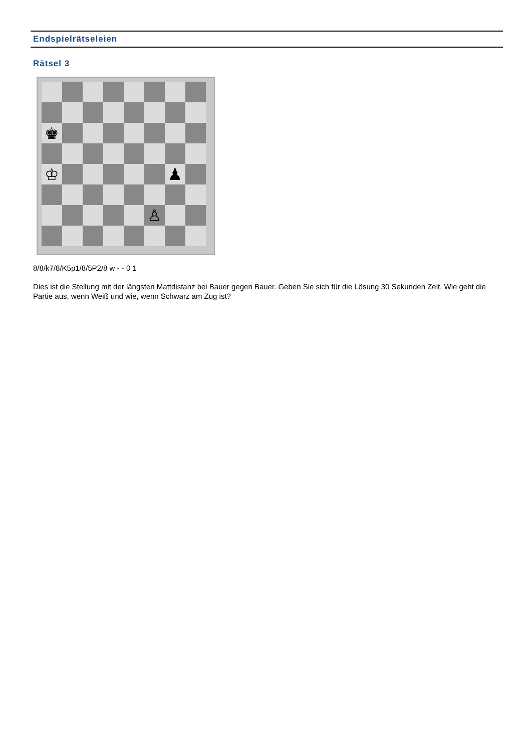Endspielrätseleien
Rätsel 3
♚
♔
♟
♙
8/8/k7/8/K5p1/8/5P2/8 w - - 0 1
Dies ist die Stellung mit der längsten Mattdistanz bei Bauer gegen Bauer. Geben Sie sich für die Lösung 30 Sekunden Zeit. Wie geht die Partie aus, wenn Weiß und wie, wenn Schwarz am Zug ist?